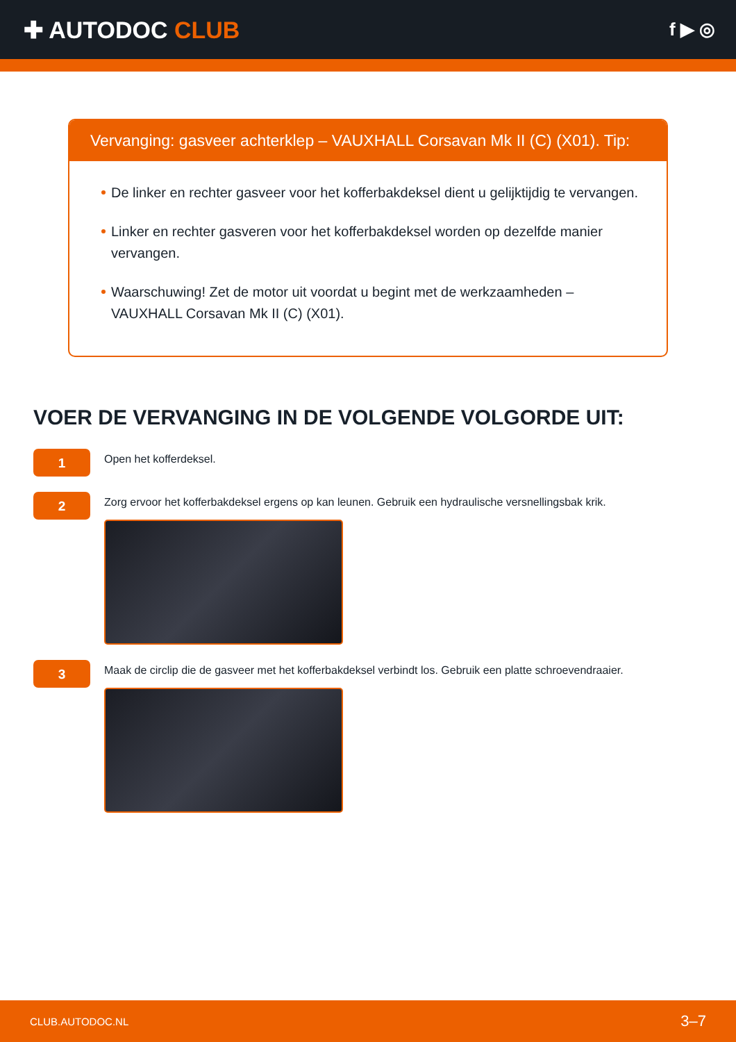✚ AUTODOC CLUB
f ▶ ◎
Vervanging: gasveer achterklep – VAUXHALL Corsavan Mk II (C) (X01). Tip:
De linker en rechter gasveer voor het kofferbakdeksel dient u gelijktijdig te vervangen.
Linker en rechter gasveren voor het kofferbakdeksel worden op dezelfde manier vervangen.
Waarschuwing! Zet de motor uit voordat u begint met de werkzaamheden – VAUXHALL Corsavan Mk II (C) (X01).
VOER DE VERVANGING IN DE VOLGENDE VOLGORDE UIT:
1
Open het kofferdeksel.
2
Zorg ervoor het kofferbakdeksel ergens op kan leunen. Gebruik een hydraulische versnellingsbak krik.
3
Maak de circlip die de gasveer met het kofferbakdeksel verbindt los. Gebruik een platte schroevendraaier.
CLUB.AUTODOC.NL 3–7